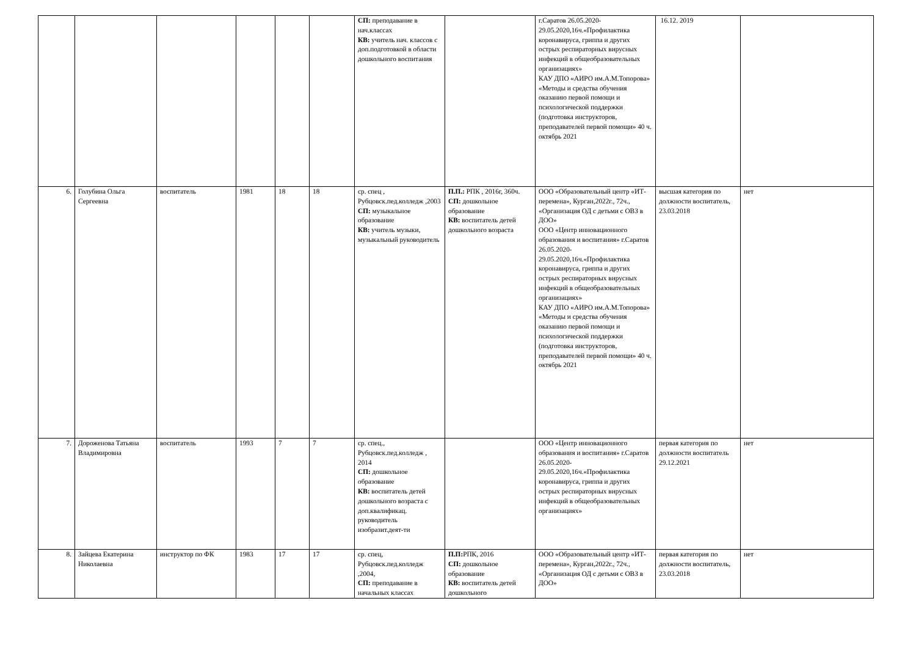| | | | | | | СП: преподавание в нач.классах КВ: учитель нач. классов с доп.подготовкой в области дошкольного воспитания | | г.Саратов 26.05.2020-29.05.2020,16ч.«Профилактика коронавируса, гриппа и других острых респираторных вирусных инфекций в общеобразовательных организациях» КАУ ДПО «АИРО им.А.М.Топорова» «Методы и средства обучения оказанию первой помощи и психологической поддержки (подготовка инструкторов, преподавателей первой помощи» 40 ч. октябрь 2021 | 16.12. 2019 | |
| 6. | Голубина Ольга Сергеевна | воспитатель | 1981 | 18 | 18 | ср. спец , Рубцовск.пед.колледж ,2003 СП: музыкальное образование КВ: учитель музыки, музыкальный руководитель | П.П.: РПК , 2016г, 360ч. СП: дошкольное образование КВ: воспитатель детей дошкольного возраста | ООО «Образовательный центр «ИТ-перемена», Курган,2022г., 72ч., «Организация ОД с детьми с ОВЗ в ДОО» ООО «Центр инновационного образования и воспитания» г.Саратов 26.05.2020-29.05.2020,16ч.«Профилактика коронавируса, гриппа и других острых респираторных вирусных инфекций в общеобразовательных организациях» КАУ ДПО «АИРО им.А.М.Топорова» «Методы и средства обучения оказанию первой помощи и психологической поддержки (подготовка инструкторов, преподавателей первой помощи» 40 ч. октябрь 2021 | высшая категория по должности воспитатель, 23.03.2018 | нет |
| 7. | Дороженова Татьяна Владимировна | воспитатель | 1993 | 7 | 7 | ср. спец., Рубцовск.пед.колледж , 2014 СП: дошкольное образование КВ: воспитатель детей дошкольного возраста с доп.квалификац. руководитель изобразит.деят-ти | | ООО «Центр инновационного образования и воспитания» г.Саратов 26.05.2020-29.05.2020,16ч.«Профилактика коронавируса, гриппа и других острых респираторных вирусных инфекций в общеобразовательных организациях» | первая категория по должности воспитатель 29.12.2021 | нет |
| 8. | Зайцева Екатерина Николаевна | инструктор по ФК | 1983 | 17 | 17 | ср. спец, Рубцовск.пед.колледж ,2004, СП: преподавание в начальных классах | П.П: РПК, 2016 СП: дошкольное образование КВ: воспитатель детей дошкольного | ООО «Образовательный центр «ИТ-перемена», Курган,2022г., 72ч., «Организация ОД с детьми с ОВЗ в ДОО» | первая категория по должности воспитатель, 23.03.2018 | нет |